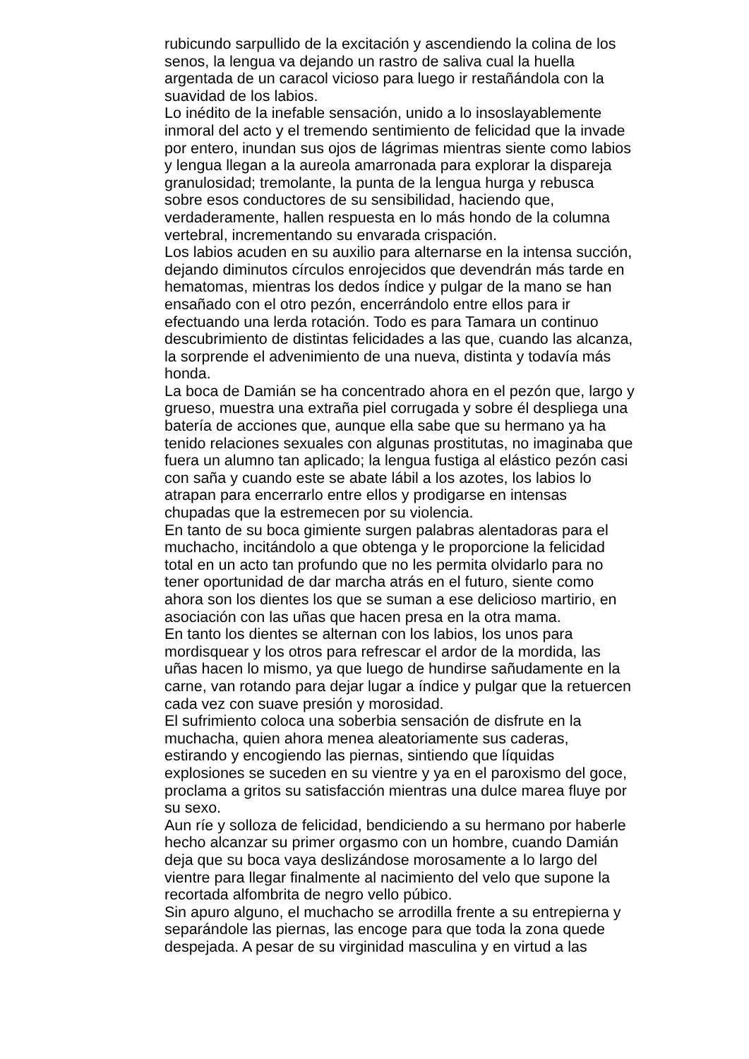rubicundo sarpullido de la excitación y ascendiendo la colina de los
senos, la lengua va dejando un rastro de saliva cual la huella
argentada de un caracol vicioso para luego ir restañándola con la
suavidad de los labios.
Lo inédito de la inefable sensación, unido a lo insoslayablemente
inmoral del acto y el tremendo sentimiento de felicidad que la invade
por entero, inundan sus ojos de lágrimas mientras siente como labios
y lengua llegan a la aureola amarronada para explorar la dispareja
granulosidad; tremolante, la punta de la lengua hurga y rebusca
sobre esos conductores de su sensibilidad, haciendo que,
verdaderamente, hallen respuesta en lo más hondo de la columna
vertebral, incrementando su envarada crispación.
Los labios acuden en su auxilio para alternarse en la intensa succión,
dejando diminutos círculos enrojecidos que devendrán más tarde en
hematomas, mientras los dedos índice y pulgar de la mano se han
ensañado con el otro pezón, encerrándolo entre ellos para ir
efectuando una lerda rotación. Todo es para Tamara un continuo
descubrimiento de distintas felicidades a las que, cuando las alcanza,
la sorprende el advenimiento de una nueva, distinta y todavía más
honda.
La boca de Damián se ha concentrado ahora en el pezón que, largo y
grueso, muestra una extraña piel corrugada y sobre él despliega una
batería de acciones que, aunque ella sabe que su hermano ya ha
tenido relaciones sexuales con algunas prostitutas, no imaginaba que
fuera un alumno tan aplicado; la lengua fustiga al elástico pezón casi
con saña y cuando este se abate lábil a los azotes, los labios lo
atrapan para encerrarlo entre ellos y prodigarse en intensas
chupadas que la estremecen por su violencia.
En tanto de su boca gimiente surgen palabras alentadoras para el
muchacho, incitándolo a que obtenga y le proporcione la felicidad
total en un acto tan profundo que no les permita olvidarlo para no
tener oportunidad de dar marcha atrás en el futuro, siente como
ahora son los dientes los que se suman a ese delicioso martirio, en
asociación con las uñas que hacen presa en la otra mama.
En tanto los dientes se alternan con los labios, los unos para
mordisquear y los otros para refrescar el ardor de la mordida, las
uñas hacen lo mismo, ya que luego de hundirse sañudamente en la
carne, van rotando para dejar lugar a índice y pulgar que la retuercen
cada vez con suave presión y morosidad.
El sufrimiento coloca una soberbia sensación de disfrute en la
muchacha, quien ahora menea aleatoriamente sus caderas,
estirando y encogiendo las piernas, sintiendo que líquidas
explosiones se suceden en su vientre y ya en el paroxismo del goce,
proclama a gritos su satisfacción mientras una dulce marea fluye por
su sexo.
Aun ríe y solloza de felicidad, bendiciendo a su hermano por haberle
hecho alcanzar su primer orgasmo con un hombre, cuando Damián
deja que su boca vaya deslizándose morosamente a lo largo del
vientre para llegar finalmente al nacimiento del velo que supone la
recortada alfombrita de negro vello púbico.
Sin apuro alguno, el muchacho se arrodilla frente a su entrepierna y
separándole las piernas, las encoge para que toda la zona quede
despejada. A pesar de su virginidad masculina y en virtud a las